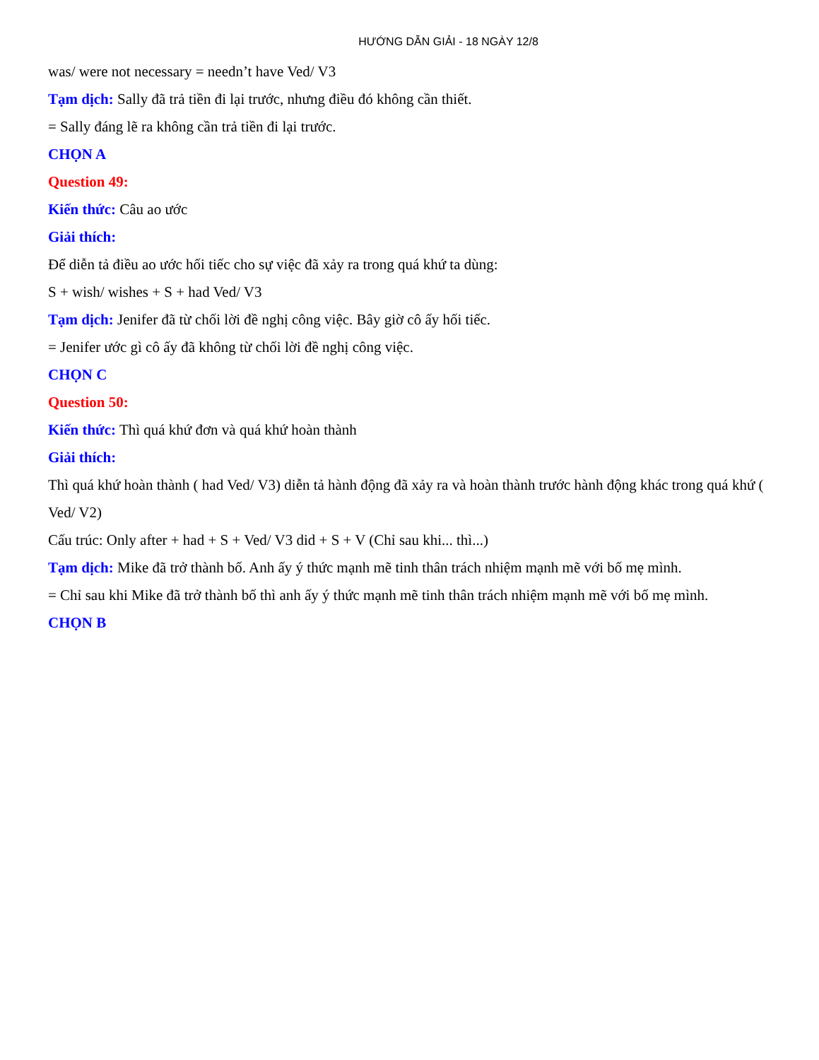HƯỚNG DẪN GIẢI - 18 NGÀY 12/8
was/ were not necessary = needn’t have Ved/ V3
Tạm dịch: Sally đã trả tiền đi lại trước, nhưng điều đó không cần thiết.
= Sally đáng lẽ ra không cần trả tiền đi lại trước.
CHỌN A
Question 49:
Kiến thức: Câu ao ước
Giải thích:
Để diễn tả điều ao ước hối tiếc cho sự việc đã xảy ra trong quá khứ ta dùng:
S + wish/ wishes + S + had Ved/ V3
Tạm dịch: Jenifer đã từ chối lời đề nghị công việc. Bây giờ cô ấy hối tiếc.
= Jenifer ước gì cô ấy đã không từ chối lời đề nghị công việc.
CHỌN C
Question 50:
Kiến thức: Thì quá khứ đơn và quá khứ hoàn thành
Giải thích:
Thì quá khứ hoàn thành ( had Ved/ V3) diễn tả hành động đã xảy ra và hoàn thành trước hành động khác trong quá khứ ( Ved/ V2)
Cấu trúc: Only after + had + S + Ved/ V3 did + S + V (Chỉ sau khi... thì...)
Tạm dịch: Mike đã trở thành bố. Anh ấy ý thức mạnh mẽ tinh thân trách nhiệm mạnh mẽ với bố mẹ mình.
= Chỉ sau khi Mike đã trở thành bố thì anh ấy ý thức mạnh mẽ tinh thân trách nhiệm mạnh mẽ với bố mẹ mình.
CHỌN B